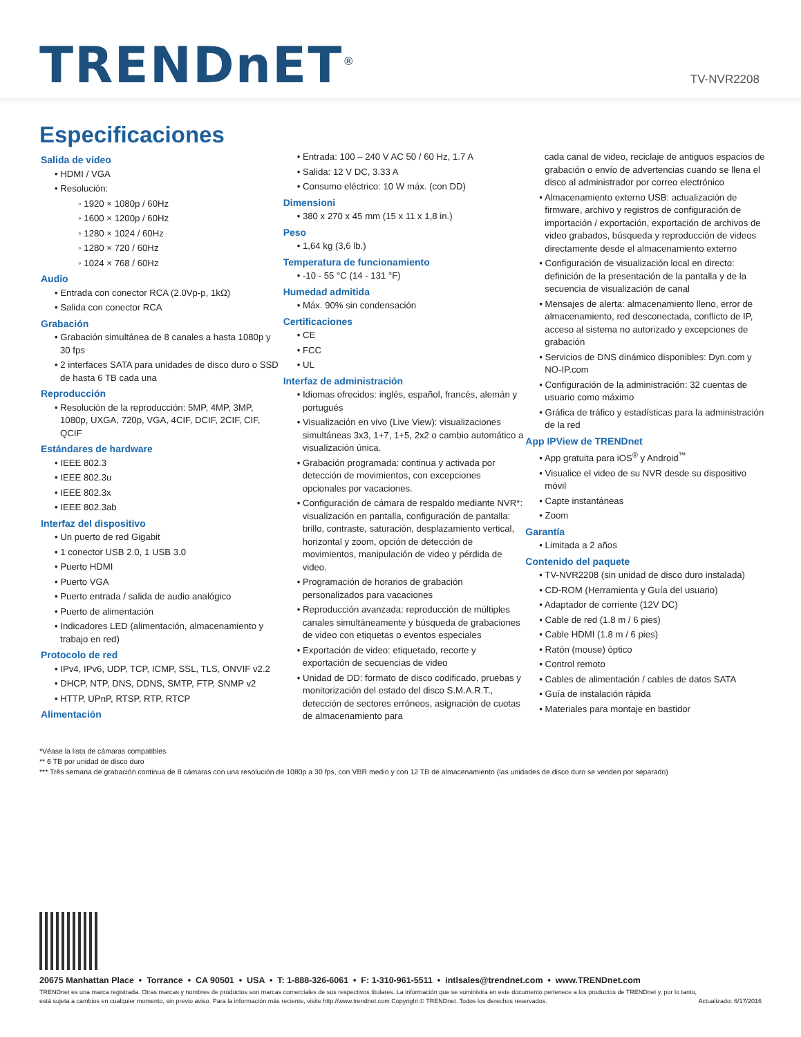TRENDnET<sup>®</sup>
TV-NVR2208
Especificaciones
Salida de video
• HDMI / VGA
• Resolución:
◦ 1920 × 1080p / 60Hz
◦ 1600 × 1200p / 60Hz
◦ 1280 × 1024 / 60Hz
◦ 1280 × 720 / 60Hz
◦ 1024 × 768 / 60Hz
Audio
• Entrada con conector RCA (2.0Vp-p, 1kΩ)
• Salida con conector RCA
Grabación
• Grabación simultánea de 8 canales a hasta 1080p y 30 fps
• 2 interfaces SATA para unidades de disco duro o SSD de hasta 6 TB cada una
Reproducción
• Resolución de la reproducción: 5MP, 4MP, 3MP, 1080p, UXGA, 720p, VGA, 4CIF, DCIF, 2CIF, CIF, QCIF
Estándares de hardware
• IEEE 802.3
• IEEE 802.3u
• IEEE 802.3x
• IEEE 802.3ab
Interfaz del dispositivo
• Un puerto de red Gigabit
• 1 conector USB 2.0, 1 USB 3.0
• Puerto HDMI
• Puerto VGA
• Puerto entrada / salida de audio analógico
• Puerto de alimentación
• Indicadores LED (alimentación, almacenamiento y trabajo en red)
Protocolo de red
• IPv4, IPv6, UDP, TCP, ICMP, SSL, TLS, ONVIF v2.2
• DHCP, NTP, DNS, DDNS, SMTP, FTP, SNMP v2
• HTTP, UPnP, RTSP, RTP, RTCP
Alimentación
• Entrada: 100 – 240 V AC 50 / 60 Hz, 1.7 A
• Salida: 12 V DC, 3.33 A
• Consumo eléctrico: 10 W máx. (con DD)
Dimensioni
• 380 x 270 x 45 mm (15 x 11 x 1,8 in.)
Peso
• 1,64 kg (3,6 lb.)
Temperatura de funcionamiento
• -10 - 55 °C (14 - 131 °F)
Humedad admitida
• Máx. 90% sin condensación
Certificaciones
• CE
• FCC
• UL
Interfaz de administración
• Idiomas ofrecidos: inglés, español, francés, alemán y portugués
• Visualización en vivo (Live View): visualizaciones simultáneas 3x3, 1+7, 1+5, 2x2 o cambio automático a visualización única.
• Grabación programada: continua y activada por detección de movimientos, con excepciones opcionales por vacaciones.
• Configuración de cámara de respaldo mediante NVR*: visualización en pantalla, configuración de pantalla: brillo, contraste, saturación, desplazamiento vertical, horizontal y zoom, opción de detección de movimientos, manipulación de video y pérdida de video.
• Programación de horarios de grabación personalizados para vacaciones
• Reproducción avanzada: reproducción de múltiples canales simultáneamente y búsqueda de grabaciones de video con etiquetas o eventos especiales
• Exportación de video: etiquetado, recorte y exportación de secuencias de video
• Unidad de DD: formato de disco codificado, pruebas y monitorización del estado del disco S.M.A.R.T., detección de sectores erróneos, asignación de cuotas de almacenamiento para
cada canal de video, reciclaje de antiguos espacios de grabación o envío de advertencias cuando se llena el disco al administrador por correo electrónico
• Almacenamiento externo USB: actualización de firmware, archivo y registros de configuración de importación / exportación, exportación de archivos de video grabados, búsqueda y reproducción de videos directamente desde el almacenamiento externo
• Configuración de visualización local en directo: definición de la presentación de la pantalla y de la secuencia de visualización de canal
• Mensajes de alerta: almacenamiento lleno, error de almacenamiento, red desconectada, conflicto de IP, acceso al sistema no autorizado y excepciones de grabación
• Servicios de DNS dinámico disponibles: Dyn.com y NO-IP.com
• Configuración de la administración: 32 cuentas de usuario como máximo
• Gráfica de tráfico y estadísticas para la administración de la red
App IPView de TRENDnet
• App gratuita para iOS<sup>®</sup> y Android<sup>™</sup>
• Visualice el video de su NVR desde su dispositivo móvil
• Capte instantáneas
• Zoom
Garantía
• Limitada a 2 años
Contenido del paquete
• TV-NVR2208 (sin unidad de disco duro instalada)
• CD-ROM (Herramienta y Guía del usuario)
• Adaptador de corriente (12V DC)
• Cable de red (1.8 m / 6 pies)
• Cable HDMI (1.8 m / 6 pies)
• Ratón (mouse) óptico
• Control remoto
• Cables de alimentación / cables de datos SATA
• Guía de instalación rápida
• Materiales para montaje en bastidor
*Véase la lista de cámaras compatibles
** 6 TB por unidad de disco duro
*** Três semana de grabación continua de 8 cámaras con una resolución de 1080p a 30 fps, con VBR medio y con 12 TB de almacenamiento (las unidades de disco duro se venden por separado)
20675 Manhattan Place • Torrance • CA 90501 • USA • T: 1-888-326-6061 • F: 1-310-961-5511 • intlsales@trendnet.com • www.TRENDnet.com
TRENDnet es una marca registrada. Otras marcas y nombres de productos son marcas comerciales de sus respectivos titulares. La información que se suministra en este documento pertenece a los productos de TRENDnet y, por lo tanto, está sujeta a cambios en cualquier momento, sin previo aviso. Para la información más reciente, visite http://www.trendnet.com Copyright © TRENDnet. Todos los derechos reservados. Actualizado: 6/17/2016